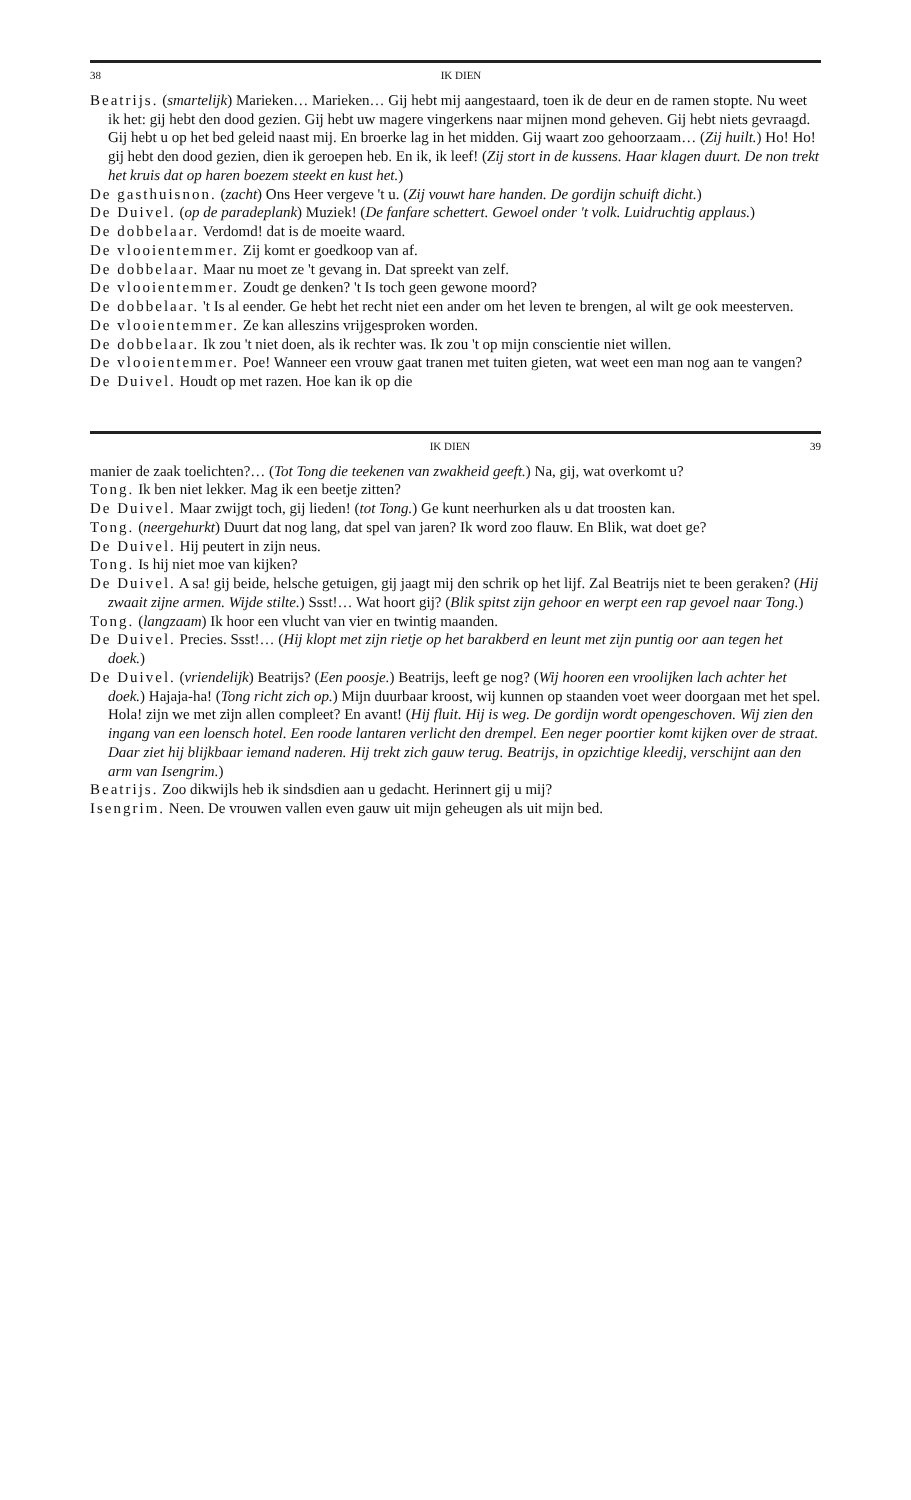38 IK DIEN
Beatrijs. (smartelijk) Marieken… Marieken… Gij hebt mij aangestaard, toen ik de deur en de ramen stopte. Nu weet ik het: gij hebt den dood gezien. Gij hebt uw magere vingerkens naar mijnen mond geheven. Gij hebt niets gevraagd. Gij hebt u op het bed geleid naast mij. En broerke lag in het midden. Gij waart zoo gehoorzaam… (Zij huilt.) Ho! Ho! gij hebt den dood gezien, dien ik geroepen heb. En ik, ik leef! (Zij stort in de kussens. Haar klagen duurt. De non trekt het kruis dat op haren boezem steekt en kust het.)
De gasthuisnon. (zacht) Ons Heer vergeve 't u. (Zij vouwt hare handen. De gordijn schuift dicht.)
De Duivel. (op de paradeplank) Muziek! (De fanfare schettert. Gewoel onder 't volk. Luidruchtig applaus.)
De dobbelaar. Verdomd! dat is de moeite waard.
De vlooientemmer. Zij komt er goedkoop van af.
De dobbelaar. Maar nu moet ze 't gevang in. Dat spreekt van zelf.
De vlooientemmer. Zoudt ge denken? 't Is toch geen gewone moord?
De dobbelaar. 't Is al eender. Ge hebt het recht niet een ander om het leven te brengen, al wilt ge ook meesterven.
De vlooientemmer. Ze kan alleszins vrijgesproken worden.
De dobbelaar. Ik zou 't niet doen, als ik rechter was. Ik zou 't op mijn conscientie niet willen.
De vlooientemmer. Poe! Wanneer een vrouw gaat tranen met tuiten gieten, wat weet een man nog aan te vangen?
De Duivel. Houdt op met razen. Hoe kan ik op die
IK DIEN 39
manier de zaak toelichten?… (Tot Tong die teekenen van zwakheid geeft.) Na, gij, wat overkomt u?
Tong. Ik ben niet lekker. Mag ik een beetje zitten?
De Duivel. Maar zwijgt toch, gij lieden! (tot Tong.) Ge kunt neerhurken als u dat troosten kan.
Tong. (neergehurkt) Duurt dat nog lang, dat spel van jaren? Ik word zoo flauw. En Blik, wat doet ge?
De Duivel. Hij peutert in zijn neus.
Tong. Is hij niet moe van kijken?
De Duivel. A sa! gij beide, helsche getuigen, gij jaagt mij den schrik op het lijf. Zal Beatrijs niet te been geraken? (Hij zwaait zijne armen. Wijde stilte.) Ssst!… Wat hoort gij? (Blik spitst zijn gehoor en werpt een rap gevoel naar Tong.)
Tong. (langzaam) Ik hoor een vlucht van vier en twintig maanden.
De Duivel. Precies. Ssst!… (Hij klopt met zijn rietje op het barakberd en leunt met zijn puntig oor aan tegen het doek.)
De Duivel. (vriendelijk) Beatrijs? (Een poosje.) Beatrijs, leeft ge nog? (Wij hooren een vroolijken lach achter het doek.) Hajaja-ha! (Tong richt zich op.) Mijn duurbaar kroost, wij kunnen op staanden voet weer doorgaan met het spel. Hola! zijn we met zijn allen compleet? En avant! (Hij fluit. Hij is weg. De gordijn wordt opengeschoven. Wij zien den ingang van een loensch hotel. Een roode lantaren verlicht den drempel. Een neger poortier komt kijken over de straat. Daar ziet hij blijkbaar iemand naderen. Hij trekt zich gauw terug. Beatrijs, in opzichtige kleedij, verschijnt aan den arm van Isengrim.)
Beatrijs. Zoo dikwijls heb ik sindsdien aan u gedacht. Herinnert gij u mij?
Isengrim. Neen. De vrouwen vallen even gauw uit mijn geheugen als uit mijn bed.